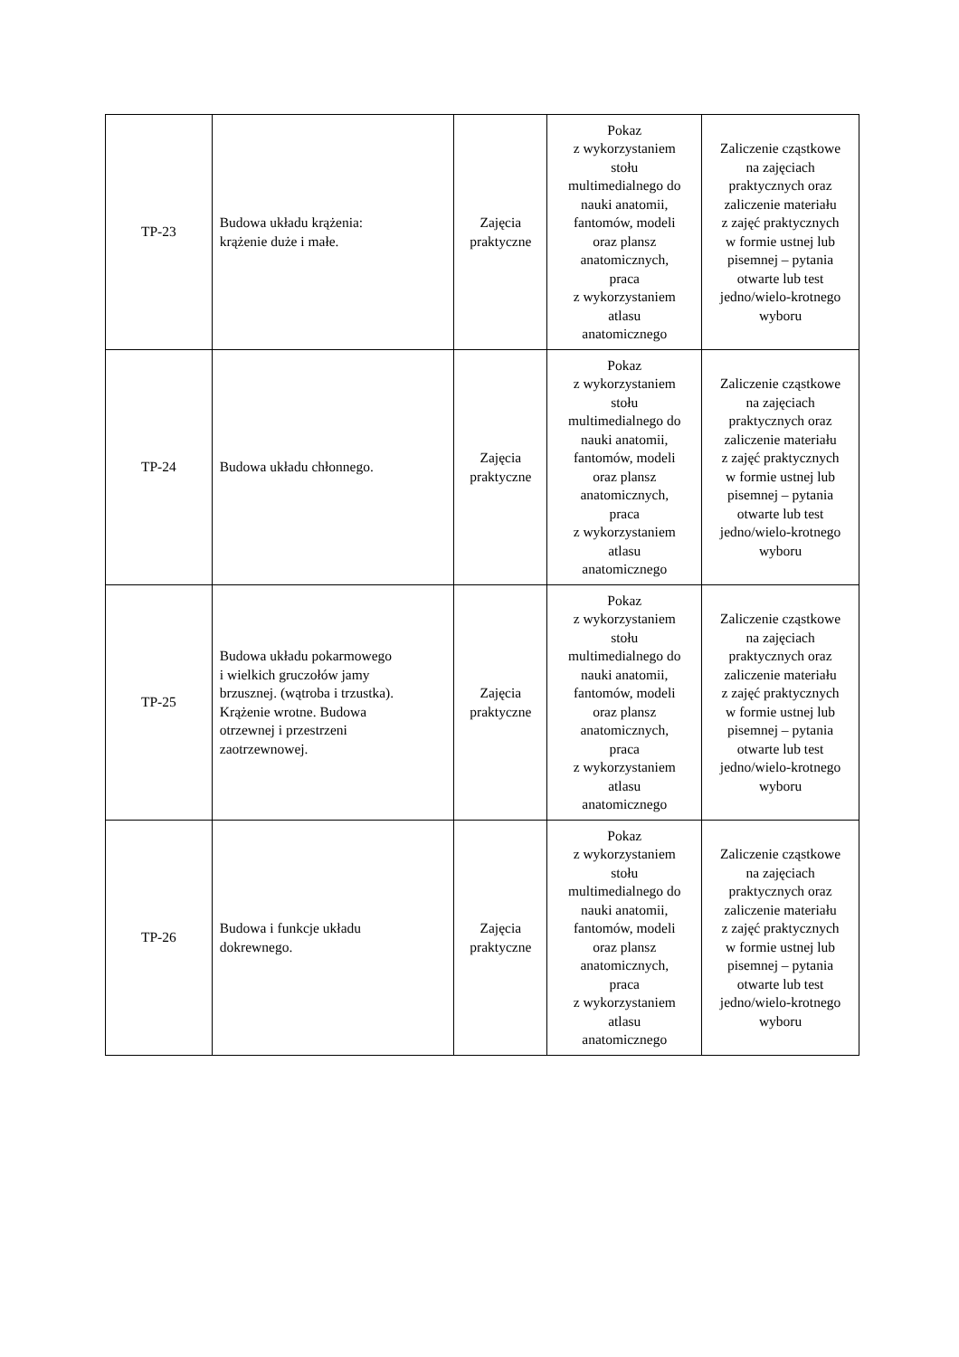| TP-23 | Budowa układu krążenia: krążenie duże i małe. | Zajęcia praktyczne | Pokaz z wykorzystaniem stołu multimedialnego do nauki anatomii, fantomów, modeli oraz plansz anatomicznych, praca z wykorzystaniem atlasu anatomicznego | Zaliczenie cząstkowe na zajęciach praktycznych oraz zaliczenie materiału z zajęć praktycznych w formie ustnej lub pisemnej – pytania otwarte lub test jedno/wielo-krotnego wyboru |
| TP-24 | Budowa układu chłonnego. | Zajęcia praktyczne | Pokaz z wykorzystaniem stołu multimedialnego do nauki anatomii, fantomów, modeli oraz plansz anatomicznych, praca z wykorzystaniem atlasu anatomicznego | Zaliczenie cząstkowe na zajęciach praktycznych oraz zaliczenie materiału z zajęć praktycznych w formie ustnej lub pisemnej – pytania otwarte lub test jedno/wielo-krotnego wyboru |
| TP-25 | Budowa układu pokarmowego i wielkich gruczołów jamy brzusznej. (wątroba i trzustka). Krążenie wrotne. Budowa otrzewnej i przestrzeni zaotrzewnowej. | Zajęcia praktyczne | Pokaz z wykorzystaniem stołu multimedialnego do nauki anatomii, fantomów, modeli oraz plansz anatomicznych, praca z wykorzystaniem atlasu anatomicznego | Zaliczenie cząstkowe na zajęciach praktycznych oraz zaliczenie materiału z zajęć praktycznych w formie ustnej lub pisemnej – pytania otwarte lub test jedno/wielo-krotnego wyboru |
| TP-26 | Budowa i funkcje układu dokrewnego. | Zajęcia praktyczne | Pokaz z wykorzystaniem stołu multimedialnego do nauki anatomii, fantomów, modeli oraz plansz anatomicznych, praca z wykorzystaniem atlasu anatomicznego | Zaliczenie cząstkowe na zajęciach praktycznych oraz zaliczenie materiału z zajęć praktycznych w formie ustnej lub pisemnej – pytania otwarte lub test jedno/wielo-krotnego wyboru |